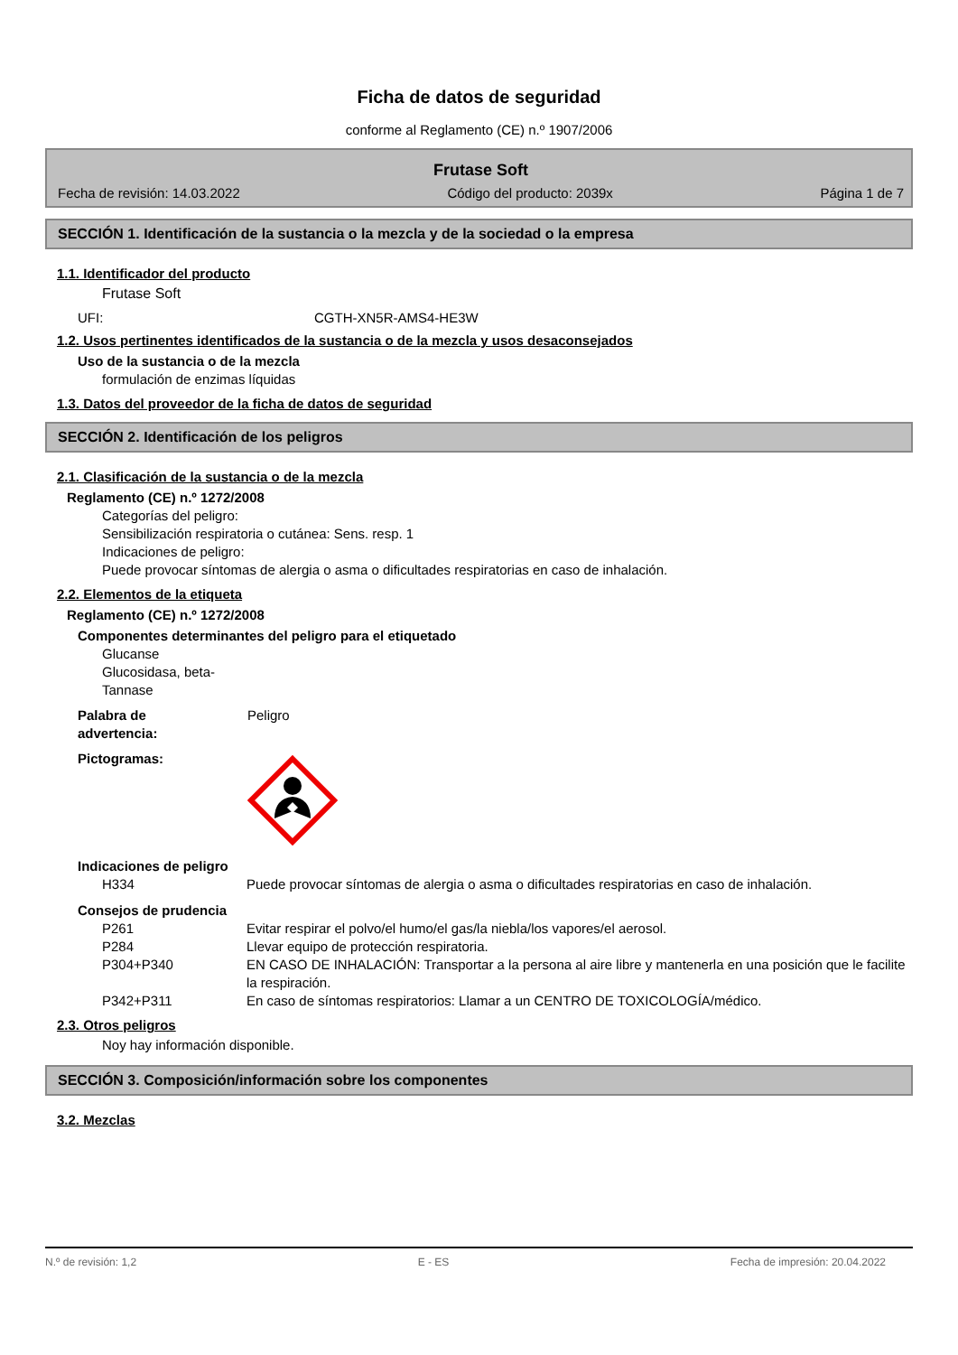Ficha de datos de seguridad
conforme al Reglamento (CE) n.º 1907/2006
Frutase Soft
Fecha de revisión: 14.03.2022 Código del producto: 2039x Página 1 de 7
SECCIÓN 1. Identificación de la sustancia o la mezcla y de la sociedad o la empresa
1.1. Identificador del producto
Frutase Soft
UFI: CGTH-XN5R-AMS4-HE3W
1.2. Usos pertinentes identificados de la sustancia o de la mezcla y usos desaconsejados
Uso de la sustancia o de la mezcla
formulación de enzimas líquidas
1.3. Datos del proveedor de la ficha de datos de seguridad
SECCIÓN 2. Identificación de los peligros
2.1. Clasificación de la sustancia o de la mezcla
Reglamento (CE) n.º 1272/2008
Categorías del peligro:
Sensibilización respiratoria o cutánea: Sens. resp. 1
Indicaciones de peligro:
Puede provocar síntomas de alergia o asma o dificultades respiratorias en caso de inhalación.
2.2. Elementos de la etiqueta
Reglamento (CE) n.º 1272/2008
Componentes determinantes del peligro para el etiquetado
Glucanse
Glucosidasa, beta-
Tannase
Palabra de
advertencia: Peligro
Pictogramas:
Indicaciones de peligro
H334 Puede provocar síntomas de alergia o asma o dificultades respiratorias en caso de inhalación.
Consejos de prudencia
P261 Evitar respirar el polvo/el humo/el gas/la niebla/los vapores/el aerosol.
P284 Llevar equipo de protección respiratoria.
P304+P340 EN CASO DE INHALACIÓN: Transportar a la persona al aire libre y mantenerla en una posición que le facilite la respiración.
P342+P311 En caso de síntomas respiratorios: Llamar a un CENTRO DE TOXICOLOGÍA/médico.
2.3. Otros peligros
Noy hay información disponible.
SECCIÓN 3. Composición/información sobre los componentes
3.2. Mezclas
N.º de revisión: 1,2 E - ES Fecha de impresión: 20.04.2022